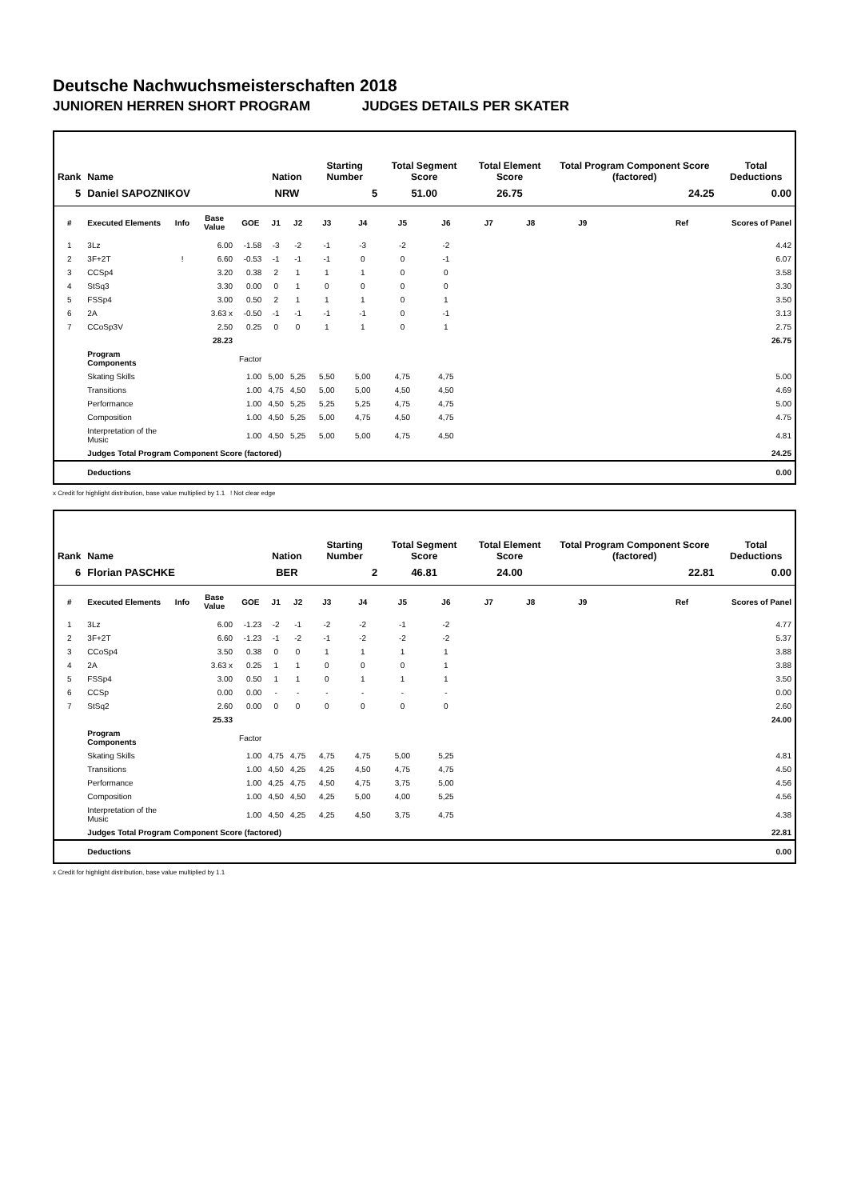Deutsche Nachwuchsmeisterschaften 2018
JUNIOREN HERREN SHORT PROGRAM JUDGES DETAILS PER SKATER
| Rank | Name | | | | Nation | | Starting Number | | Total Segment Score | | Total Element Score | | Total Program Component Score (factored) | | | Total Deductions |
| --- | --- | --- | --- | --- | --- | --- | --- | --- | --- | --- | --- | --- | --- | --- | --- | --- |
| 5 | Daniel SAPOZNIKOV | | | | NRW | | 5 | | 51.00 | | 26.75 | | 24.25 | | | 0.00 |
| # | Executed Elements | Info | Base Value | GOE | J1 | J2 | J3 | J4 | J5 | J6 | J7 | J8 | J9 | Ref | | Scores of Panel |
| 1 | 3Lz | | 6.00 | -1.58 | -3 | -2 | -1 | -3 | -2 | -2 | | | | | | 4.42 |
| 2 | 3F+2T | ! | 6.60 | -0.53 | -1 | -1 | -1 | 0 | 0 | -1 | | | | | | 6.07 |
| 3 | CCSp4 | | 3.20 | 0.38 | 2 | 1 | 1 | 1 | 0 | 0 | | | | | | 3.58 |
| 4 | StSq3 | | 3.30 | 0.00 | 0 | 1 | 0 | 0 | 0 | 0 | | | | | | 3.30 |
| 5 | FSSp4 | | 3.00 | 0.50 | 2 | 1 | 1 | 1 | 0 | 1 | | | | | | 3.50 |
| 6 | 2A | | 3.63 x | -0.50 | -1 | -1 | -1 | -1 | 0 | -1 | | | | | | 3.13 |
| 7 | CCoSp3V | | 2.50 | 0.25 | 0 | 0 | 1 | 1 | 0 | 1 | | | | | | 2.75 |
| | | | 28.23 | | | | | | | | | | | | | 26.75 |
| | Program Components | | | Factor | | | | | | | | | | | | |
| | Skating Skills | | | 1.00 | 5,00 | 5,25 | 5,50 | 5,00 | 4,75 | 4,75 | | | | | | 5.00 |
| | Transitions | | | 1.00 | 4,75 | 4,50 | 5,00 | 5,00 | 4,50 | 4,50 | | | | | | 4.69 |
| | Performance | | | 1.00 | 4,50 | 5,25 | 5,25 | 5,25 | 4,75 | 4,75 | | | | | | 5.00 |
| | Composition | | | 1.00 | 4,50 | 5,25 | 5,00 | 4,75 | 4,50 | 4,75 | | | | | | 4.75 |
| | Interpretation of the Music | | | 1.00 | 4,50 | 5,25 | 5,00 | 5,00 | 4,75 | 4,50 | | | | | | 4.81 |
| | Judges Total Program Component Score (factored) | | | | | | | | | | | | | | | 24.25 |
| | Deductions | | | | | | | | | | | | | | | 0.00 |
x Credit for highlight distribution, base value multiplied by 1.1 ! Not clear edge
| Rank | Name | | | | Nation | | Starting Number | | Total Segment Score | | Total Element Score | | Total Program Component Score (factored) | | | Total Deductions |
| --- | --- | --- | --- | --- | --- | --- | --- | --- | --- | --- | --- | --- | --- | --- | --- | --- |
| 6 | Florian PASCHKE | | | | BER | | 2 | | 46.81 | | 24.00 | | 22.81 | | | 0.00 |
| # | Executed Elements | Info | Base Value | GOE | J1 | J2 | J3 | J4 | J5 | J6 | J7 | J8 | J9 | Ref | | Scores of Panel |
| 1 | 3Lz | | 6.00 | -1.23 | -2 | -1 | -2 | -2 | -1 | -2 | | | | | | 4.77 |
| 2 | 3F+2T | | 6.60 | -1.23 | -1 | -2 | -1 | -2 | -2 | -2 | | | | | | 5.37 |
| 3 | CCoSp4 | | 3.50 | 0.38 | 0 | 0 | 1 | 1 | 1 | 1 | | | | | | 3.88 |
| 4 | 2A | | 3.63 x | 0.25 | 1 | 1 | 0 | 0 | 0 | 1 | | | | | | 3.88 |
| 5 | FSSp4 | | 3.00 | 0.50 | 1 | 1 | 0 | 1 | 1 | 1 | | | | | | 3.50 |
| 6 | CCSp | | 0.00 | 0.00 | - | - | - | - | - | - | | | | | | 0.00 |
| 7 | StSq2 | | 2.60 | 0.00 | 0 | 0 | 0 | 0 | 0 | 0 | | | | | | 2.60 |
| | | | 25.33 | | | | | | | | | | | | | 24.00 |
| | Program Components | | | Factor | | | | | | | | | | | | |
| | Skating Skills | | | 1.00 | 4,75 | 4,75 | 4,75 | 4,75 | 5,00 | 5,25 | | | | | | 4.81 |
| | Transitions | | | 1.00 | 4,50 | 4,25 | 4,25 | 4,50 | 4,75 | 4,75 | | | | | | 4.50 |
| | Performance | | | 1.00 | 4,25 | 4,75 | 4,50 | 4,75 | 3,75 | 5,00 | | | | | | 4.56 |
| | Composition | | | 1.00 | 4,50 | 4,50 | 4,25 | 5,00 | 4,00 | 5,25 | | | | | | 4.56 |
| | Interpretation of the Music | | | 1.00 | 4,50 | 4,25 | 4,25 | 4,50 | 3,75 | 4,75 | | | | | | 4.38 |
| | Judges Total Program Component Score (factored) | | | | | | | | | | | | | | | 22.81 |
| | Deductions | | | | | | | | | | | | | | | 0.00 |
x Credit for highlight distribution, base value multiplied by 1.1